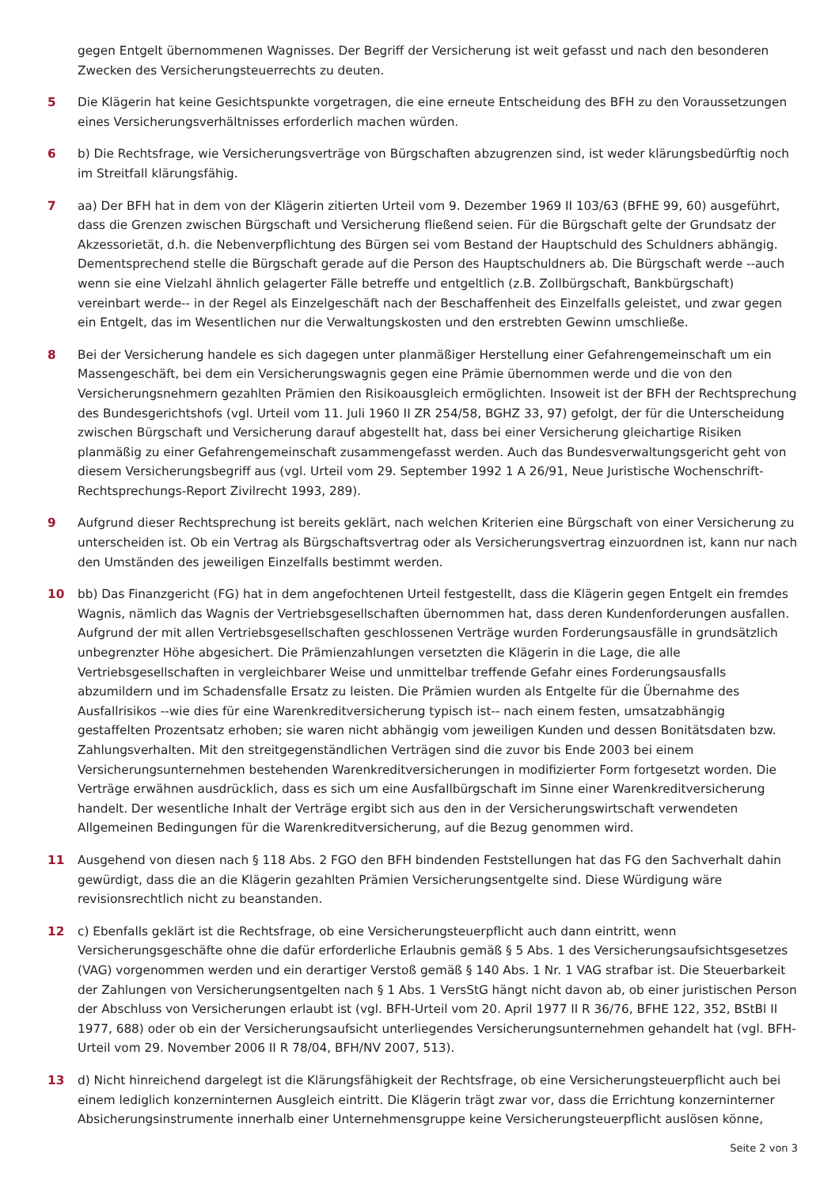gegen Entgelt übernommenen Wagnisses. Der Begriff der Versicherung ist weit gefasst und nach den besonderen Zwecken des Versicherungsteuerrechts zu deuten.
5 Die Klägerin hat keine Gesichtspunkte vorgetragen, die eine erneute Entscheidung des BFH zu den Voraussetzungen eines Versicherungsverhältnisses erforderlich machen würden.
6 b) Die Rechtsfrage, wie Versicherungsverträge von Bürgschaften abzugrenzen sind, ist weder klärungsbedürftig noch im Streitfall klärungsfähig.
7 aa) Der BFH hat in dem von der Klägerin zitierten Urteil vom 9. Dezember 1969 II 103/63 (BFHE 99, 60) ausgeführt, dass die Grenzen zwischen Bürgschaft und Versicherung fließend seien. Für die Bürgschaft gelte der Grundsatz der Akzessorietät, d.h. die Nebenverpflichtung des Bürgen sei vom Bestand der Hauptschuld des Schuldners abhängig. Dementsprechend stelle die Bürgschaft gerade auf die Person des Hauptschuldners ab. Die Bürgschaft werde --auch wenn sie eine Vielzahl ähnlich gelagerter Fälle betreffe und entgeltlich (z.B. Zollbürgschaft, Bankbürgschaft) vereinbart werde-- in der Regel als Einzelgeschäft nach der Beschaffenheit des Einzelfalls geleistet, und zwar gegen ein Entgelt, das im Wesentlichen nur die Verwaltungskosten und den erstrebten Gewinn umschließe.
8 Bei der Versicherung handele es sich dagegen unter planmäßiger Herstellung einer Gefahrengemeinschaft um ein Massengeschäft, bei dem ein Versicherungswagnis gegen eine Prämie übernommen werde und die von den Versicherungsnehmern gezahlten Prämien den Risikoausgleich ermöglichten. Insoweit ist der BFH der Rechtsprechung des Bundesgerichtshofs (vgl. Urteil vom 11. Juli 1960 II ZR 254/58, BGHZ 33, 97) gefolgt, der für die Unterscheidung zwischen Bürgschaft und Versicherung darauf abgestellt hat, dass bei einer Versicherung gleichartige Risiken planmäßig zu einer Gefahrengemeinschaft zusammengefasst werden. Auch das Bundesverwaltungsgericht geht von diesem Versicherungsbegriff aus (vgl. Urteil vom 29. September 1992 1 A 26/91, Neue Juristische Wochenschrift-Rechtsprechungs-Report Zivilrecht 1993, 289).
9 Aufgrund dieser Rechtsprechung ist bereits geklärt, nach welchen Kriterien eine Bürgschaft von einer Versicherung zu unterscheiden ist. Ob ein Vertrag als Bürgschaftsvertrag oder als Versicherungsvertrag einzuordnen ist, kann nur nach den Umständen des jeweiligen Einzelfalls bestimmt werden.
10 bb) Das Finanzgericht (FG) hat in dem angefochtenen Urteil festgestellt, dass die Klägerin gegen Entgelt ein fremdes Wagnis, nämlich das Wagnis der Vertriebsgesellschaften übernommen hat, dass deren Kundenforderungen ausfallen. Aufgrund der mit allen Vertriebsgesellschaften geschlossenen Verträge wurden Forderungsausfälle in grundsätzlich unbegrenzter Höhe abgesichert. Die Prämienzahlungen versetzten die Klägerin in die Lage, die alle Vertriebsgesellschaften in vergleichbarer Weise und unmittelbar treffende Gefahr eines Forderungsausfalls abzumildern und im Schadensfalle Ersatz zu leisten. Die Prämien wurden als Entgelte für die Übernahme des Ausfallrisikos --wie dies für eine Warenkreditversicherung typisch ist-- nach einem festen, umsatzabhängig gestaffelten Prozentsatz erhoben; sie waren nicht abhängig vom jeweiligen Kunden und dessen Bonitätsdaten bzw. Zahlungsverhalten. Mit den streitgegenständlichen Verträgen sind die zuvor bis Ende 2003 bei einem Versicherungsunternehmen bestehenden Warenkreditversicherungen in modifizierter Form fortgesetzt worden. Die Verträge erwähnen ausdrücklich, dass es sich um eine Ausfallbürgschaft im Sinne einer Warenkreditversicherung handelt. Der wesentliche Inhalt der Verträge ergibt sich aus den in der Versicherungswirtschaft verwendeten Allgemeinen Bedingungen für die Warenkreditversicherung, auf die Bezug genommen wird.
11 Ausgehend von diesen nach § 118 Abs. 2 FGO den BFH bindenden Feststellungen hat das FG den Sachverhalt dahin gewürdigt, dass die an die Klägerin gezahlten Prämien Versicherungsentgelte sind. Diese Würdigung wäre revisionsrechtlich nicht zu beanstanden.
12 c) Ebenfalls geklärt ist die Rechtsfrage, ob eine Versicherungsteuerpflicht auch dann eintritt, wenn Versicherungsgeschäfte ohne die dafür erforderliche Erlaubnis gemäß § 5 Abs. 1 des Versicherungsaufsichtsgesetzes (VAG) vorgenommen werden und ein derartiger Verstoß gemäß § 140 Abs. 1 Nr. 1 VAG strafbar ist. Die Steuerbarkeit der Zahlungen von Versicherungsentgelten nach § 1 Abs. 1 VersStG hängt nicht davon ab, ob einer juristischen Person der Abschluss von Versicherungen erlaubt ist (vgl. BFH-Urteil vom 20. April 1977 II R 36/76, BFHE 122, 352, BStBl II 1977, 688) oder ob ein der Versicherungsaufsicht unterliegendes Versicherungsunternehmen gehandelt hat (vgl. BFH-Urteil vom 29. November 2006 II R 78/04, BFH/NV 2007, 513).
13 d) Nicht hinreichend dargelegt ist die Klärungsfähigkeit der Rechtsfrage, ob eine Versicherungsteuerpflicht auch bei einem lediglich konzerninternen Ausgleich eintritt. Die Klägerin trägt zwar vor, dass die Errichtung konzerninterner Absicherungsinstrumente innerhalb einer Unternehmensgruppe keine Versicherungsteuerpflicht auslösen könne,
Seite 2 von 3